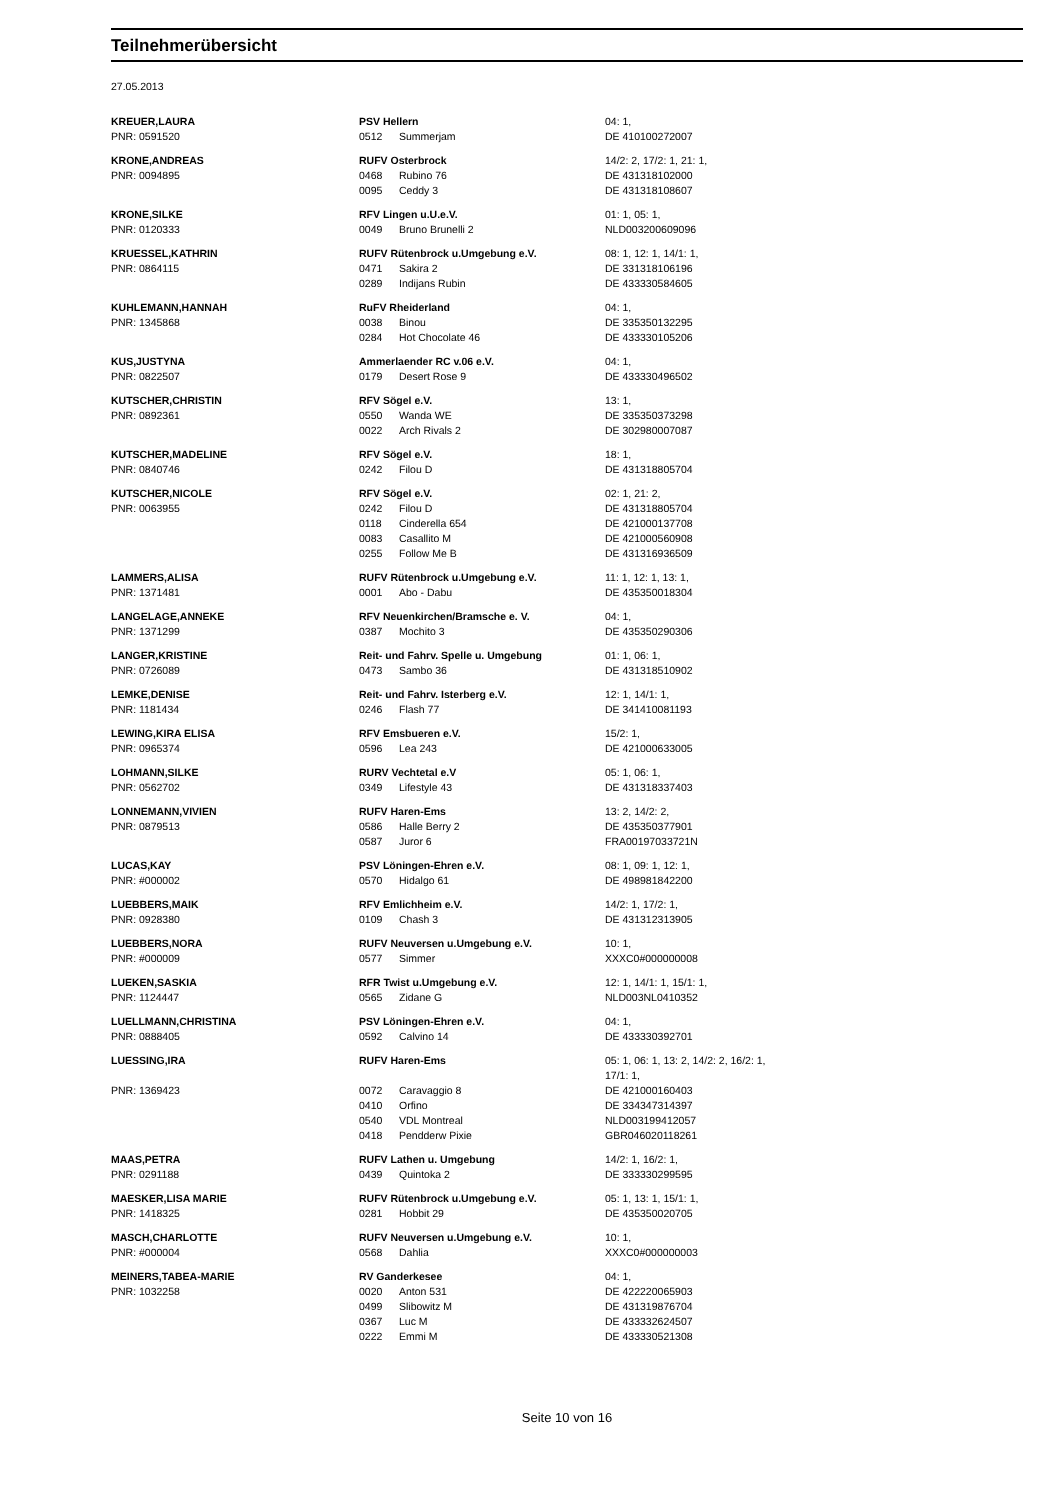Teilnehmerübersicht
27.05.2013
| KREUER,LAURA | PSV Hellern | | 04: 1, |
| PNR: 0591520 | 0512 | Summerjam | DE 410100272007 |
| KRONE,ANDREAS | RUFV Osterbrock | | 14/2: 2, 17/2: 1, 21: 1, |
| PNR: 0094895 | 0468 | Rubino 76 | DE 431318102000 |
| | 0095 | Ceddy 3 | DE 431318108607 |
| KRONE,SILKE | RFV Lingen u.U.e.V. | | 01: 1, 05: 1, |
| PNR: 0120333 | 0049 | Bruno Brunelli 2 | NLD003200609096 |
| KRUESSEL,KATHRIN | RUFV Rütenbrock u.Umgebung e.V. | | 08: 1, 12: 1, 14/1: 1, |
| PNR: 0864115 | 0471 | Sakira 2 | DE 331318106196 |
| | 0289 | Indijans Rubin | DE 433330584605 |
| KUHLEMANN,HANNAH | RuFV Rheiderland | | 04: 1, |
| PNR: 1345868 | 0038 | Binou | DE 335350132295 |
| | 0284 | Hot Chocolate 46 | DE 433330105206 |
| KUS,JUSTYNA | Ammerlaender RC v.06 e.V. | | 04: 1, |
| PNR: 0822507 | 0179 | Desert Rose 9 | DE 433330496502 |
| KUTSCHER,CHRISTIN | RFV Sögel e.V. | | 13: 1, |
| PNR: 0892361 | 0550 | Wanda WE | DE 335350373298 |
| | 0022 | Arch Rivals 2 | DE 302980007087 |
| KUTSCHER,MADELINE | RFV Sögel e.V. | | 18: 1, |
| PNR: 0840746 | 0242 | Filou D | DE 431318805704 |
| KUTSCHER,NICOLE | RFV Sögel e.V. | | 02: 1, 21: 2, |
| PNR: 0063955 | 0242 | Filou D | DE 431318805704 |
| | 0118 | Cinderella 654 | DE 421000137708 |
| | 0083 | Casallito M | DE 421000560908 |
| | 0255 | Follow Me B | DE 431316936509 |
| LAMMERS,ALISA | RUFV Rütenbrock u.Umgebung e.V. | | 11: 1, 12: 1, 13: 1, |
| PNR: 1371481 | 0001 | Abo - Dabu | DE 435350018304 |
| LANGELAGE,ANNEKE | RFV Neuenkirchen/Bramsche e. V. | | 04: 1, |
| PNR: 1371299 | 0387 | Mochito 3 | DE 435350290306 |
| LANGER,KRISTINE | Reit- und Fahrv. Spelle u. Umgebung | | 01: 1, 06: 1, |
| PNR: 0726089 | 0473 | Sambo 36 | DE 431318510902 |
| LEMKE,DENISE | Reit- und Fahrv. Isterberg e.V. | | 12: 1, 14/1: 1, |
| PNR: 1181434 | 0246 | Flash 77 | DE 341410081193 |
| LEWING,KIRA ELISA | RFV Emsbueren e.V. | | 15/2: 1, |
| PNR: 0965374 | 0596 | Lea 243 | DE 421000633005 |
| LOHMANN,SILKE | RURV Vechtetal e.V | | 05: 1, 06: 1, |
| PNR: 0562702 | 0349 | Lifestyle 43 | DE 431318337403 |
| LONNEMANN,VIVIEN | RUFV Haren-Ems | | 13: 2, 14/2: 2, |
| PNR: 0879513 | 0586 | Halle Berry 2 | DE 435350377901 |
| | 0587 | Juror 6 | FRA00197033721N |
| LUCAS,KAY | PSV Löningen-Ehren e.V. | | 08: 1, 09: 1, 12: 1, |
| PNR: #000002 | 0570 | Hidalgo 61 | DE 498981842200 |
| LUEBBERS,MAIK | RFV Emlichheim e.V. | | 14/2: 1, 17/2: 1, |
| PNR: 0928380 | 0109 | Chash 3 | DE 431312313905 |
| LUEBBERS,NORA | RUFV Neuversen u.Umgebung e.V. | | 10: 1, |
| PNR: #000009 | 0577 | Simmer | XXXC0#000000008 |
| LUEKEN,SASKIA | RFR Twist u.Umgebung e.V. | | 12: 1, 14/1: 1, 15/1: 1, |
| PNR: 1124447 | 0565 | Zidane G | NLD003NL0410352 |
| LUELLMANN,CHRISTINA | PSV Löningen-Ehren e.V. | | 04: 1, |
| PNR: 0888405 | 0592 | Calvino 14 | DE 433330392701 |
| LUESSING,IRA | RUFV Haren-Ems | | 05: 1, 06: 1, 13: 2, 14/2: 2, 16/2: 1, 17/1: 1, |
| PNR: 1369423 | 0072 | Caravaggio 8 | DE 421000160403 |
| | 0410 | Orfino | DE 334347314397 |
| | 0540 | VDL Montreal | NLD003199412057 |
| | 0418 | Pendderw Pixie | GBR046020118261 |
| MAAS,PETRA | RUFV Lathen u. Umgebung | | 14/2: 1, 16/2: 1, |
| PNR: 0291188 | 0439 | Quintoka 2 | DE 333330299595 |
| MAESKER,LISA MARIE | RUFV Rütenbrock u.Umgebung e.V. | | 05: 1, 13: 1, 15/1: 1, |
| PNR: 1418325 | 0281 | Hobbit 29 | DE 435350020705 |
| MASCH,CHARLOTTE | RUFV Neuversen u.Umgebung e.V. | | 10: 1, |
| PNR: #000004 | 0568 | Dahlia | XXXC0#000000003 |
| MEINERS,TABEA-MARIE | RV Ganderkesee | | 04: 1, |
| PNR: 1032258 | 0020 | Anton 531 | DE 422220065903 |
| | 0499 | Slibowitz M | DE 431319876704 |
| | 0367 | Luc M | DE 433332624507 |
| | 0222 | Emmi M | DE 433330521308 |
Seite 10 von 16